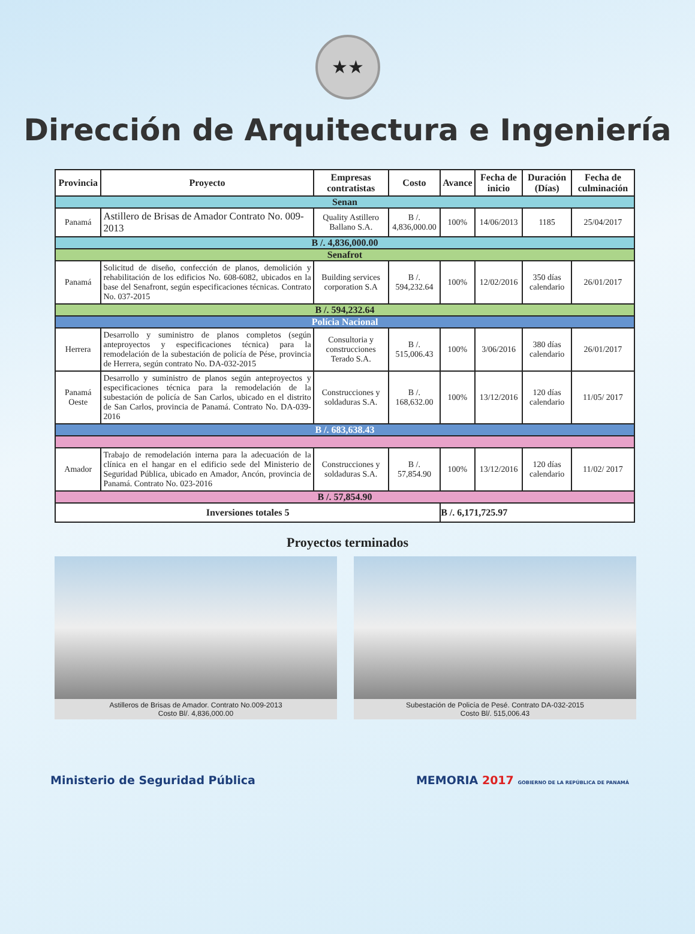★★
Dirección de Arquitectura e Ingeniería
| Provincia | Proyecto | Empresas contratistas | Costo | Avance | Fecha de inicio | Duración (Días) | Fecha de culminación |
| --- | --- | --- | --- | --- | --- | --- | --- |
| Senan | | | | | | | |
| Panamá | Astillero de Brisas de Amador Contrato No. 009-2013 | Quality Astillero Ballano S.A. | B /. 4,836,000.00 | 100% | 14/06/2013 | 1185 | 25/04/2017 |
| B /. 4,836,000.00 | | | | | | | |
| Senafrot | | | | | | | |
| Panamá | Solicitud de diseño, confección de planos, demolición y rehabilitación de los edificios No. 608-6082, ubicados en la base del Senafront, según especificaciones técnicas. Contrato No. 037-2015 | Building services corporation S.A | B /. 594,232.64 | 100% | 12/02/2016 | 350 días calendario | 26/01/2017 |
| B /. 594,232.64 | | | | | | | |
| Polícia Nacional | | | | | | | |
| Herrera | Desarrollo y suministro de planos completos (según anteproyectos y especificaciones técnica) para la remodelación de la subestación de policía de Pése, provincia de Herrera, según contrato No. DA-032-2015 | Consultoria y construcciones Terado S.A. | B /. 515,006.43 | 100% | 3/06/2016 | 380 días calendario | 26/01/2017 |
| Panamá Oeste | Desarrollo y suministro de planos según anteproyectos y especificaciones técnica para la remodelación de la subestación de policía de San Carlos, ubicado en el distrito de San Carlos, provincia de Panamá. Contrato No. DA-039-2016 | Construcciones y soldaduras S.A. | B /. 168,632.00 | 100% | 13/12/2016 | 120 días calendario | 11/05/ 2017 |
| B /. 683,638.43 | | | | | | | |
| Amador | Trabajo de remodelación interna para la adecuación de la clínica en el hangar en el edificio sede del Ministerio de Seguridad Pública, ubicado en Amador, Ancón, provincia de Panamá. Contrato No. 023-2016 | Construcciones y soldaduras S.A. | B /. 57,854.90 | 100% | 13/12/2016 | 120 días calendario | 11/02/ 2017 |
| B /. 57,854.90 | | | | | | | |
| Inversiones totales 5 | | | | B /. 6,171,725.97 | | | |
Proyectos terminados
Astilleros de Brisas de Amador. Contrato No.009-2013
Costo Bl/. 4,836,000.00
Subestación de Policía de Pesé. Contrato DA-032-2015
Costo Bl/. 515,006.43
Ministerio de Seguridad Pública MEMORIA 2017 GOBIERNO DE LA REPÚBLICA DE PANAMÁ